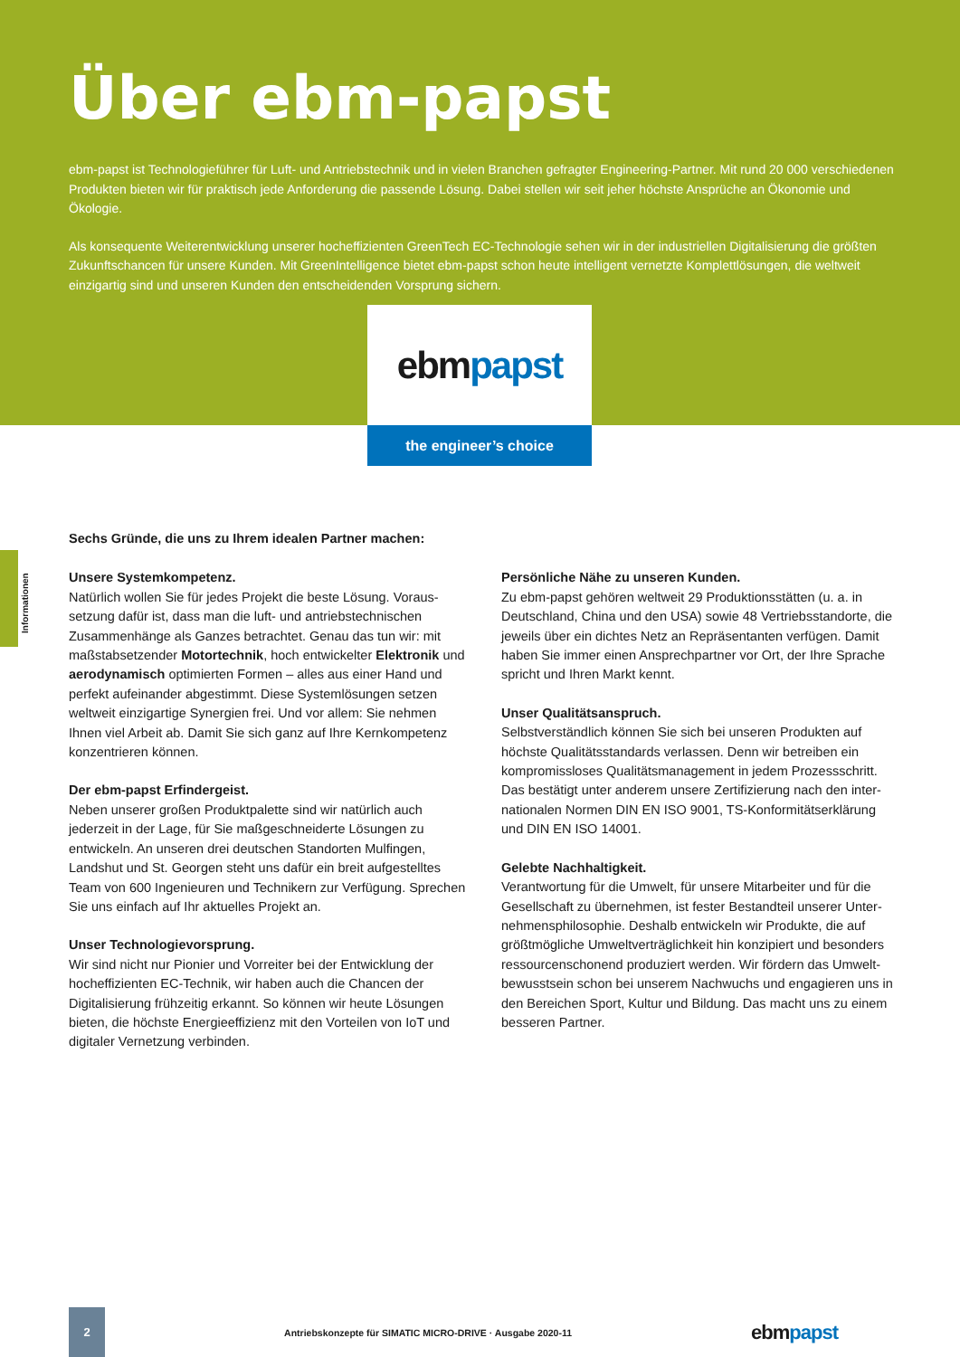Über ebm-papst
ebm-papst ist Technologieführer für Luft- und Antriebstechnik und in vielen Branchen gefragter Engineering-Partner. Mit rund 20 000 verschiedenen Produkten bieten wir für praktisch jede Anforderung die passende Lösung. Dabei stellen wir seit jeher höchste Ansprüche an Ökonomie und Ökologie.
Als konsequente Weiterentwicklung unserer hocheffizienten GreenTech EC-Technologie sehen wir in der industriellen Digitalisierung die größten Zukunftschancen für unsere Kunden. Mit GreenIntelligence bietet ebm-papst schon heute intelligent vernetzte Komplettlösungen, die weltweit einzigartig sind und unseren Kunden den entscheidenden Vorsprung sichern.
ebm papst
the engineer’s choice
Informationen
Sechs Gründe, die uns zu Ihrem idealen Partner machen:
Unsere Systemkompetenz.
Natürlich wollen Sie für jedes Projekt die beste Lösung. Voraus­setzung dafür ist, dass man die luft- und antriebstechnischen Zusammenhänge als Ganzes betrachtet. Genau das tun wir: mit maßstabsetzender Motortechnik, hoch entwickelter Elektronik und aerodynamisch optimierten Formen – alles aus einer Hand und perfekt aufeinander abgestimmt. Diese Systemlösungen setzen weltweit einzigartige Synergien frei. Und vor allem: Sie nehmen Ihnen viel Arbeit ab. Damit Sie sich ganz auf Ihre Kern­kompetenz konzentrieren können.
Der ebm-papst Erfindergeist.
Neben unserer großen Produktpalette sind wir natürlich auch jederzeit in der Lage, für Sie maßgeschneiderte Lösungen zu entwickeln. An unseren drei deutschen Standorten Mulfingen, Landshut und St. Georgen steht uns dafür ein breit aufgestelltes Team von 600 Ingenieuren und Technikern zur Verfügung. Sprechen Sie uns einfach auf Ihr aktuelles Projekt an.
Unser Technologievorsprung.
Wir sind nicht nur Pionier und Vorreiter bei der Entwicklung der hocheffizienten EC-Technik, wir haben auch die Chancen der Digitalisierung frühzeitig erkannt. So können wir heute Lösungen bieten, die höchste Energieeffizienz mit den Vorteilen von IoT und digitaler Vernetzung verbinden.
Persönliche Nähe zu unseren Kunden.
Zu ebm-papst gehören weltweit 29 Produktionsstätten (u. a. in Deutschland, China und den USA) sowie 48 Vertriebsstandorte, die jeweils über ein dichtes Netz an Repräsentanten verfügen. Damit haben Sie immer einen Ansprechpartner vor Ort, der Ihre Sprache spricht und Ihren Markt kennt.
Unser Qualitätsanspruch.
Selbstverständlich können Sie sich bei unseren Produkten auf höchste Qualitätsstandards verlassen. Denn wir betreiben ein kompromissloses Qualitätsmanagement in jedem Prozessschritt. Das bestätigt unter anderem unsere Zertifizierung nach den inter­nationalen Normen DIN EN ISO 9001, TS-Konformitätserklärung und DIN EN ISO 14001.
Gelebte Nachhaltigkeit.
Verantwortung für die Umwelt, für unsere Mitarbeiter und für die Gesellschaft zu übernehmen, ist fester Bestandteil unserer Unter­nehmensphilosophie. Deshalb entwickeln wir Produkte, die auf größtmögliche Umweltverträglichkeit hin konzipiert und besonders ressourcenschonend produziert werden. Wir fördern das Umwelt­bewusstsein schon bei unserem Nachwuchs und engagieren uns in den Bereichen Sport, Kultur und Bildung. Das macht uns zu einem besseren Partner.
2
Antriebskonzepte für SIMATIC MICRO-DRIVE · Ausgabe 2020-11
ebmpapst